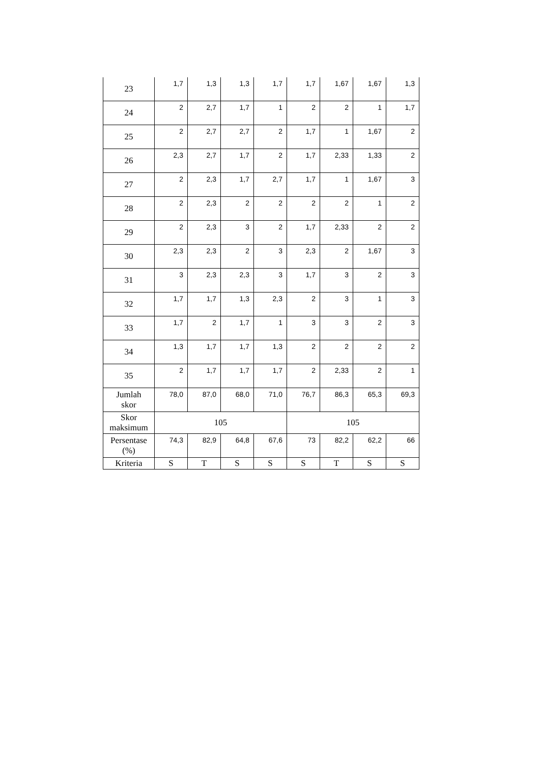| 23 | 1,7 | 1,3 | 1,3 | 1,7 | 1,7 | 1,67 | 1,67 | 1,3 |
| 24 | 2 | 2,7 | 1,7 | 1 | 2 | 2 | 1 | 1,7 |
| 25 | 2 | 2,7 | 2,7 | 2 | 1,7 | 1 | 1,67 | 2 |
| 26 | 2,3 | 2,7 | 1,7 | 2 | 1,7 | 2,33 | 1,33 | 2 |
| 27 | 2 | 2,3 | 1,7 | 2,7 | 1,7 | 1 | 1,67 | 3 |
| 28 | 2 | 2,3 | 2 | 2 | 2 | 2 | 1 | 2 |
| 29 | 2 | 2,3 | 3 | 2 | 1,7 | 2,33 | 2 | 2 |
| 30 | 2,3 | 2,3 | 2 | 3 | 2,3 | 2 | 1,67 | 3 |
| 31 | 3 | 2,3 | 2,3 | 3 | 1,7 | 3 | 2 | 3 |
| 32 | 1,7 | 1,7 | 1,3 | 2,3 | 2 | 3 | 1 | 3 |
| 33 | 1,7 | 2 | 1,7 | 1 | 3 | 3 | 2 | 3 |
| 34 | 1,3 | 1,7 | 1,7 | 1,3 | 2 | 2 | 2 | 2 |
| 35 | 2 | 1,7 | 1,7 | 1,7 | 2 | 2,33 | 2 | 1 |
| Jumlah skor | 78,0 | 87,0 | 68,0 | 71,0 | 76,7 | 86,3 | 65,3 | 69,3 |
| Skor maksimum | 105 | | | | 105 | | | |
| Persentase (%) | 74,3 | 82,9 | 64,8 | 67,6 | 73 | 82,2 | 62,2 | 66 |
| Kriteria | S | T | S | S | S | T | S | S |